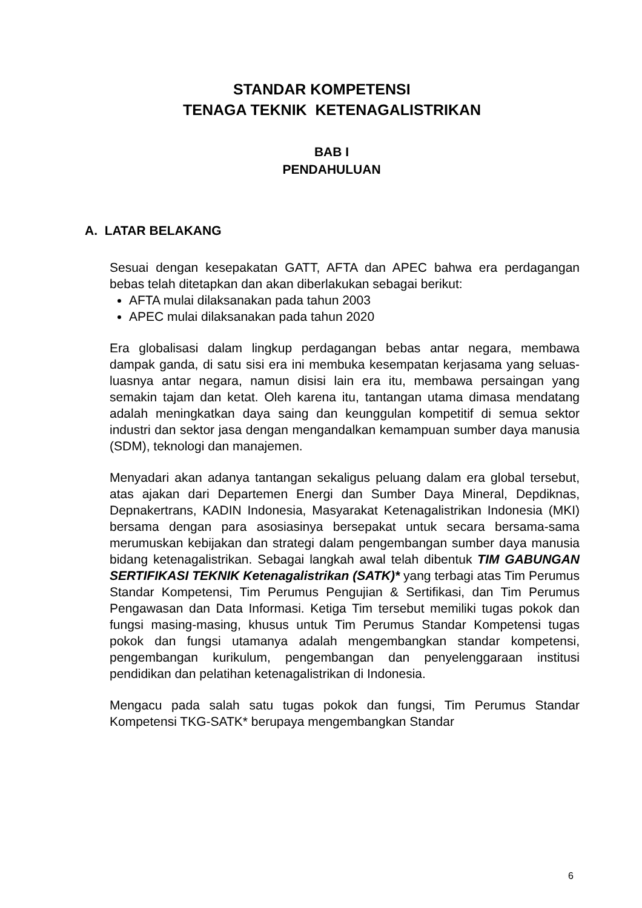STANDAR KOMPETENSI
TENAGA TEKNIK KETENAGALISTRIKAN
BAB I
PENDAHULUAN
A. LATAR BELAKANG
Sesuai dengan kesepakatan GATT, AFTA dan APEC bahwa era perdagangan bebas telah ditetapkan dan akan diberlakukan sebagai berikut:
AFTA mulai dilaksanakan pada tahun 2003
APEC mulai dilaksanakan pada tahun 2020
Era globalisasi dalam lingkup perdagangan bebas antar negara, membawa dampak ganda, di satu sisi era ini membuka kesempatan kerjasama yang seluas-luasnya antar negara, namun disisi lain era itu, membawa persaingan yang semakin tajam dan ketat. Oleh karena itu, tantangan utama dimasa mendatang adalah meningkatkan daya saing dan keunggulan kompetitif di semua sektor industri dan sektor jasa dengan mengandalkan kemampuan sumber daya manusia (SDM), teknologi dan manajemen.
Menyadari akan adanya tantangan sekaligus peluang dalam era global tersebut, atas ajakan dari Departemen Energi dan Sumber Daya Mineral, Depdiknas, Depnakertrans, KADIN Indonesia, Masyarakat Ketenagalistrikan Indonesia (MKI) bersama dengan para asosiasinya bersepakat untuk secara bersama-sama merumuskan kebijakan dan strategi dalam pengembangan sumber daya manusia bidang ketenagalistrikan. Sebagai langkah awal telah dibentuk TIM GABUNGAN SERTIFIKASI TEKNIK Ketenagalistrikan (SATK)* yang terbagi atas Tim Perumus Standar Kompetensi, Tim Perumus Pengujian & Sertifikasi, dan Tim Perumus Pengawasan dan Data Informasi. Ketiga Tim tersebut memiliki tugas pokok dan fungsi masing-masing, khusus untuk Tim Perumus Standar Kompetensi tugas pokok dan fungsi utamanya adalah mengembangkan standar kompetensi, pengembangan kurikulum, pengembangan dan penyelenggaraan institusi pendidikan dan pelatihan ketenagalistrikan di Indonesia.
Mengacu pada salah satu tugas pokok dan fungsi, Tim Perumus Standar Kompetensi TKG-SATK* berupaya mengembangkan Standar
6